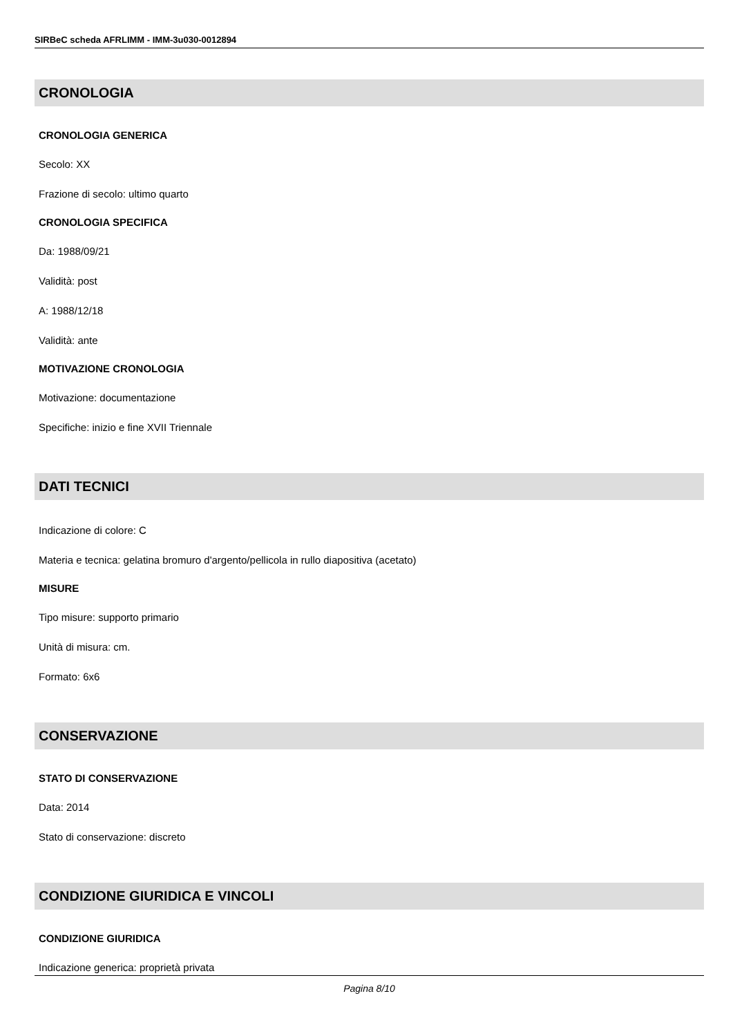SIRBeC scheda AFRLIMM - IMM-3u030-0012894
CRONOLOGIA
CRONOLOGIA GENERICA
Secolo: XX
Frazione di secolo: ultimo quarto
CRONOLOGIA SPECIFICA
Da: 1988/09/21
Validità: post
A: 1988/12/18
Validità: ante
MOTIVAZIONE CRONOLOGIA
Motivazione: documentazione
Specifiche: inizio e fine XVII Triennale
DATI TECNICI
Indicazione di colore: C
Materia e tecnica: gelatina bromuro d'argento/pellicola in rullo diapositiva (acetato)
MISURE
Tipo misure: supporto primario
Unità di misura: cm.
Formato: 6x6
CONSERVAZIONE
STATO DI CONSERVAZIONE
Data: 2014
Stato di conservazione: discreto
CONDIZIONE GIURIDICA E VINCOLI
CONDIZIONE GIURIDICA
Indicazione generica: proprietà privata
Pagina 8/10